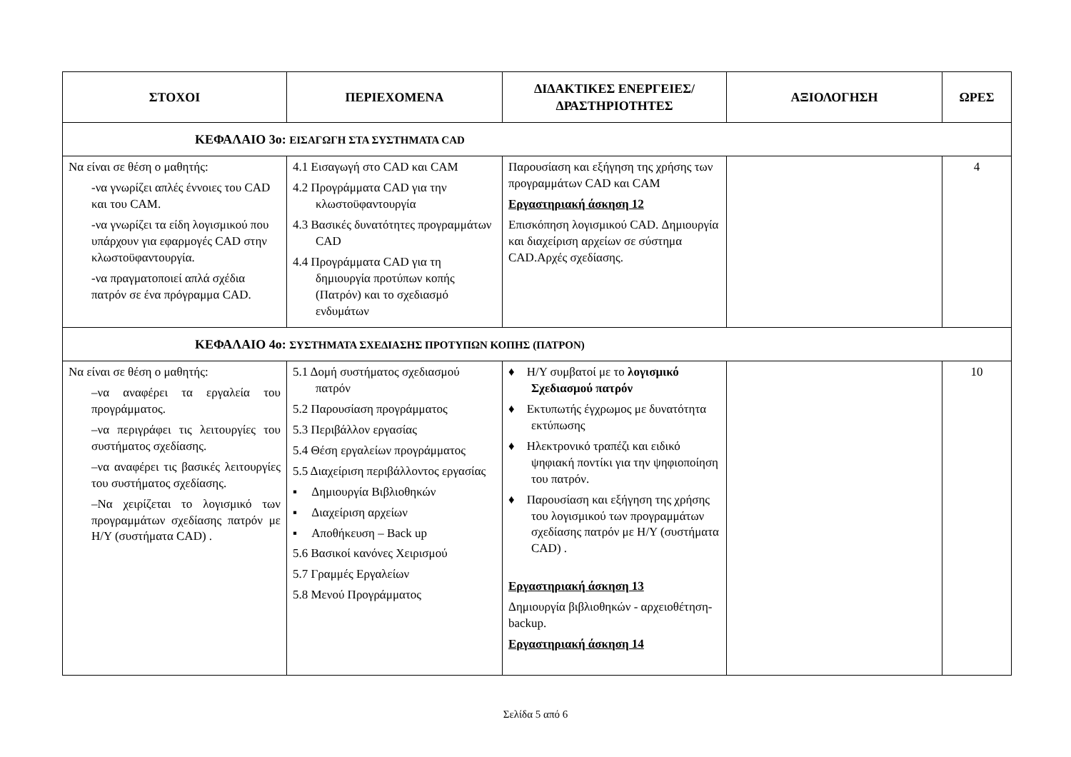| ΣΤΟΧΟΙ | ΠΕΡΙΕΧΟΜΕΝΑ | ΔΙΔΑΚΤΙΚΕΣ ΕΝΕΡΓΕΙΕΣ/ ΔΡΑΣΤΗΡΙΟΤΗΤΕΣ | ΑΞΙΟΛΟΓΗΣΗ | ΩΡΕΣ |
| --- | --- | --- | --- | --- |
| ΚΕΦΑΛΑΙΟ 3ο: ΕΙΣΑΓΩΓΗ ΣΤΑ ΣΥΣΤΗΜΑΤΑ CAD | | | | |
| Να είναι σε θέση ο μαθητής: -να γνωρίζει απλές έννοιες του CAD και του CAM. -να γνωρίζει τα είδη λογισμικού που υπάρχουν για εφαρμογές CAD στην κλωστοϋφαντουργία. -να πραγματοποιεί απλά σχέδια πατρόν σε ένα πρόγραμμα CAD. | 4.1 Εισαγωγή στο CAD και CAM 4.2 Προγράμματα CAD για την κλωστοϋφαντουργία 4.3 Βασικές δυνατότητες προγραμμάτων CAD 4.4 Προγράμματα CAD για τη δημιουργία προτύπων κοπής (Πατρόν) και το σχεδιασμό ενδυμάτων | Παρουσίαση και εξήγηση της χρήσης των προγραμμάτων CAD και CAM Εργαστηριακή άσκηση 12 Επισκόπηση λογισμικού CAD. Δημιουργία και διαχείριση αρχείων σε σύστημα CAD.Αρχές σχεδίασης. | | 4 |
| ΚΕΦΑΛΑΙΟ 4ο: ΣΥΣΤΗΜΑΤΑ ΣΧΕΔΙΑΣΗΣ ΠΡΟΤΥΠΩΝ ΚΟΠΗΣ (ΠΑΤΡΟΝ) | | | | |
| Να είναι σε θέση ο μαθητής: –να αναφέρει τα εργαλεία του προγράμματος. –να περιγράφει τις λειτουργίες του συστήματος σχεδίασης. –να αναφέρει τις βασικές λειτουργίες του συστήματος σχεδίασης. –Να χειρίζεται το λογισμικό των προγραμμάτων σχεδίασης πατρόν με Η/Υ (συστήματα CAD) . | 5.1 Δομή συστήματος σχεδιασμού πατρόν 5.2 Παρουσίαση προγράμματος 5.3 Περιβάλλον εργασίας 5.4 Θέση εργαλείων προγράμματος 5.5 Διαχείριση περιβάλλοντος εργασίας ▪ Δημιουργία Βιβλιοθηκών ▪ Διαχείριση αρχείων ▪ Αποθήκευση – Back up 5.6 Βασικοί κανόνες Χειρισμού 5.7 Γραμμές Εργαλείων 5.8 Μενού Προγράμματος | ♦ Η/Υ συμβατοί με το λογισμικό Σχεδιασμού πατρόν ♦ Εκτυπωτής έγχρωμος με δυνατότητα εκτύπωσης ♦ Ηλεκτρονικό τραπέζι και ειδικό ψηφιακή ποντίκι για την ψηφιοποίηση του πατρόν. ♦ Παρουσίαση και εξήγηση της χρήσης του λογισμικού των προγραμμάτων σχεδίασης πατρόν με Η/Υ (συστήματα CAD) . Εργαστηριακή άσκηση 13 Δημιουργία βιβλιοθηκών - αρχειοθέτηση- backup. Εργαστηριακή άσκηση 14 | | 10 |
Σελίδα 5 από 6